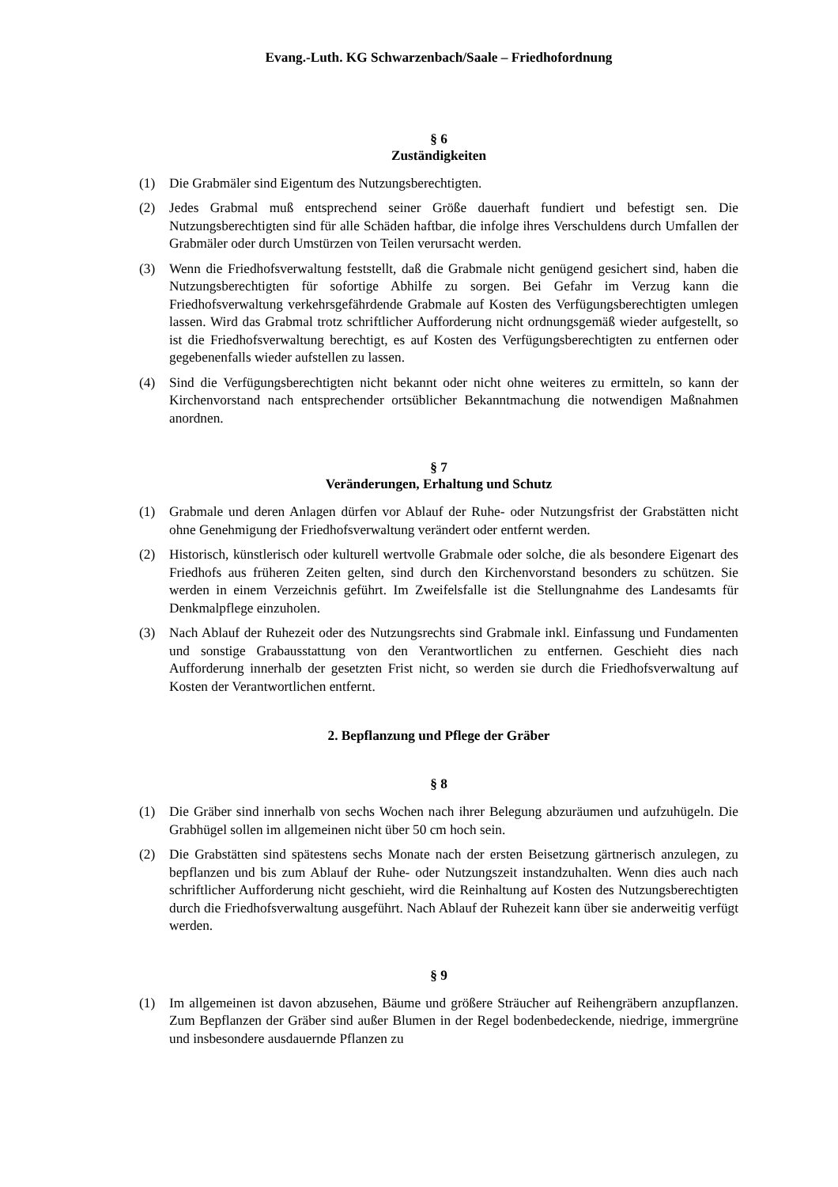Evang.-Luth. KG Schwarzenbach/Saale – Friedhofordnung
§ 6
Zuständigkeiten
(1) Die Grabmäler sind Eigentum des Nutzungsberechtigten.
(2) Jedes Grabmal muß entsprechend seiner Größe dauerhaft fundiert und befestigt sen. Die Nutzungsberechtigten sind für alle Schäden haftbar, die infolge ihres Verschuldens durch Umfallen der Grabmäler oder durch Umstürzen von Teilen verursacht werden.
(3) Wenn die Friedhofsverwaltung feststellt, daß die Grabmale nicht genügend gesichert sind, haben die Nutzungsberechtigten für sofortige Abhilfe zu sorgen. Bei Gefahr im Verzug kann die Friedhofsverwaltung verkehrsgefährdende Grabmale auf Kosten des Verfügungsberechtigten umlegen lassen. Wird das Grabmal trotz schriftlicher Aufforderung nicht ordnungsgemäß wieder aufgestellt, so ist die Friedhofsverwaltung berechtigt, es auf Kosten des Verfügungsberechtigten zu entfernen oder gegebenenfalls wieder aufstellen zu lassen.
(4) Sind die Verfügungsberechtigten nicht bekannt oder nicht ohne weiteres zu ermitteln, so kann der Kirchenvorstand nach entsprechender ortsüblicher Bekanntmachung die notwendigen Maßnahmen anordnen.
§ 7
Veränderungen, Erhaltung und Schutz
(1) Grabmale und deren Anlagen dürfen vor Ablauf der Ruhe- oder Nutzungsfrist der Grabstätten nicht ohne Genehmigung der Friedhofsverwaltung verändert oder entfernt werden.
(2) Historisch, künstlerisch oder kulturell wertvolle Grabmale oder solche, die als besondere Eigenart des Friedhofs aus früheren Zeiten gelten, sind durch den Kirchenvorstand besonders zu schützen. Sie werden in einem Verzeichnis geführt. Im Zweifelsfalle ist die Stellungnahme des Landesamts für Denkmalpflege einzuholen.
(3) Nach Ablauf der Ruhezeit oder des Nutzungsrechts sind Grabmale inkl. Einfassung und Fundamenten und sonstige Grabausstattung von den Verantwortlichen zu entfernen. Geschieht dies nach Aufforderung innerhalb der gesetzten Frist nicht, so werden sie durch die Friedhofsverwaltung auf Kosten der Verantwortlichen entfernt.
2. Bepflanzung und Pflege der Gräber
§ 8
(1) Die Gräber sind innerhalb von sechs Wochen nach ihrer Belegung abzuräumen und aufzuhügeln. Die Grabhügel sollen im allgemeinen nicht über 50 cm hoch sein.
(2) Die Grabstätten sind spätestens sechs Monate nach der ersten Beisetzung gärtnerisch anzulegen, zu bepflanzen und bis zum Ablauf der Ruhe- oder Nutzungszeit instandzuhalten. Wenn dies auch nach schriftlicher Aufforderung nicht geschieht, wird die Reinhaltung auf Kosten des Nutzungsberechtigten durch die Friedhofsverwaltung ausgeführt. Nach Ablauf der Ruhezeit kann über sie anderweitig verfügt werden.
§ 9
(1) Im allgemeinen ist davon abzusehen, Bäume und größere Sträucher auf Reihengräbern anzupflanzen. Zum Bepflanzen der Gräber sind außer Blumen in der Regel bodenbedeckende, niedrige, immergrüne und insbesondere ausdauernde Pflanzen zu